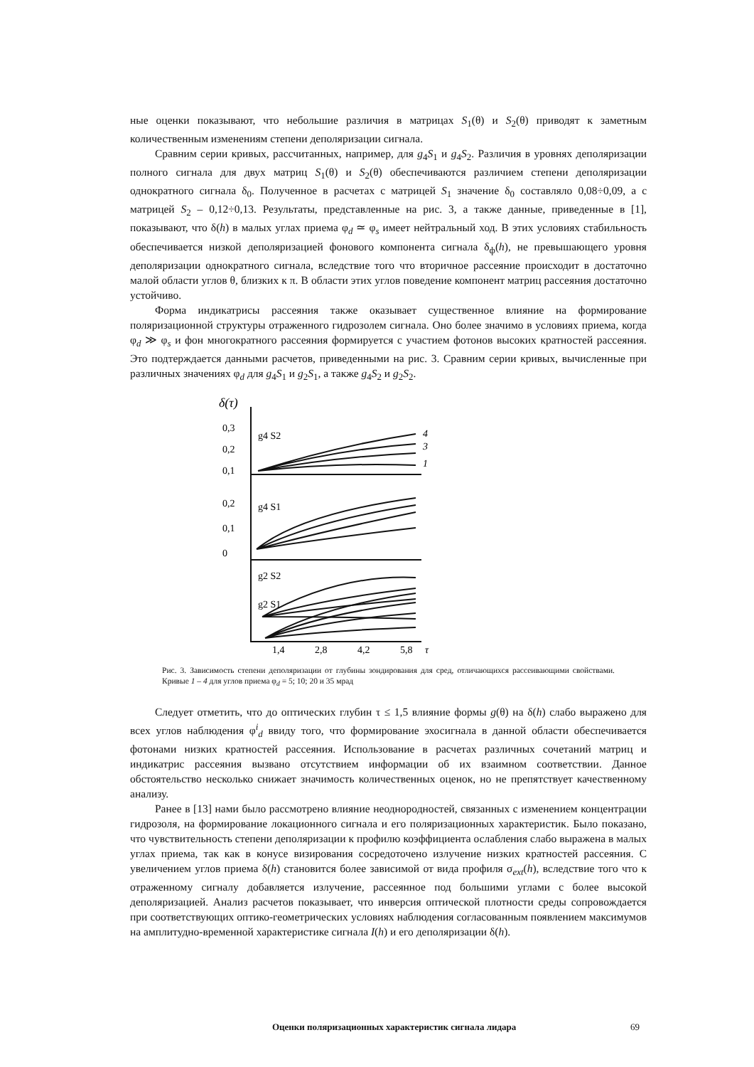ные оценки показывают, что небольшие различия в матрицах S<sub>1</sub>(θ) и S<sub>2</sub>(θ) приводят к заметным количественным изменениям степени деполяризации сигнала.
Сравним серии кривых, рассчитанных, например, для g<sub>4</sub>S<sub>1</sub> и g<sub>4</sub>S<sub>2</sub>. Различия в уровнях деполяризации полного сигнала для двух матриц S<sub>1</sub>(θ) и S<sub>2</sub>(θ) обеспечиваются различием степени деполяризации однократного сигнала δ<sub>0</sub>. Полученное в расчетах с матрицей S<sub>1</sub> значение δ<sub>0</sub> составляло 0,08÷0,09, а с матрицей S<sub>2</sub> – 0,12÷0,13. Результаты, представленные на рис. 3, а также данные, приведенные в [1], показывают, что δ(h) в малых углах приема φ<sub>d</sub> ≃ φ<sub>s</sub> имеет нейтральный ход. В этих условиях стабильность обеспечивается низкой деполяризацией фонового компонента сигнала δ<sub>ф</sub>(h), не превышающего уровня деполяризации однократного сигнала, вследствие того что вторичное рассеяние происходит в достаточно малой области углов θ, близких к π. В области этих углов поведение компонент матриц рассеяния достаточно устойчиво.
Форма индикатрисы рассеяния также оказывает существенное влияние на формирование поляризационной структуры отраженного гидрозолем сигнала. Оно более значимо в условиях приема, когда φ<sub>d</sub> ≫ φ<sub>s</sub> и фон многократного рассеяния формируется с участием фотонов высоких кратностей рассеяния. Это подтерждается данными расчетов, приведенными на рис. 3. Сравним серии кривых, вычисленные при различных значениях φ<sub>d</sub> для g<sub>4</sub>S<sub>1</sub> и g<sub>2</sub>S<sub>1</sub>, а также g<sub>4</sub>S<sub>2</sub> и g<sub>2</sub>S<sub>2</sub>.
δ(τ)
g4 S2
g4 S1
g2 S2
g2 S1
0,3
0,2
0,1
0,2
0,1
0
4
3
1
1,4
2,8
4,2
5,8
τ
Рис. 3. Зависимость степени деполяризации от глубины зондирования для сред, отличающихся рассеивающими свойствами. Кривые 1 – 4 для углов приема φ<sub>d</sub> = 5; 10; 20 и 35 мрад
Следует отметить, что до оптических глубин τ ≤ 1,5 влияние формы g(θ) на δ(h) слабо выражено для всех углов наблюдения φ<sup>i</sup><sub>d</sub> ввиду того, что формирование эхосигнала в данной области обеспечивается фотонами низких кратностей рассеяния. Использование в расчетах различных сочетаний матриц и индикатрис рассеяния вызвано отсутствием информации об их взаимном соответствии. Данное обстоятельство несколько снижает значимость количественных оценок, но не препятствует качественному анализу.
Ранее в [13] нами было рассмотрено влияние неоднородностей, связанных с изменением концентрации гидрозоля, на формирование локационного сигнала и его поляризационных характеристик. Было показано, что чувствительность степени деполяризации к профилю коэффициента ослабления слабо выражена в малых углах приема, так как в конусе визирования сосредоточено излучение низких кратностей рассеяния. С увеличением углов приема δ(h) становится более зависимой от вида профиля σ<sub>ext</sub>(h), вследствие того что к отраженному сигналу добавляется излучение, рассеянное под большими углами с более высокой деполяризацией. Анализ расчетов показывает, что инверсия оптической плотности среды сопровождается при соответствующих оптико-геометрических условиях наблюдения согласованным появлением максимумов на амплитудно-временной характеристике сигнала I(h) и его деполяризации δ(h).
Оценки поляризационных характеристик сигнала лидара 69